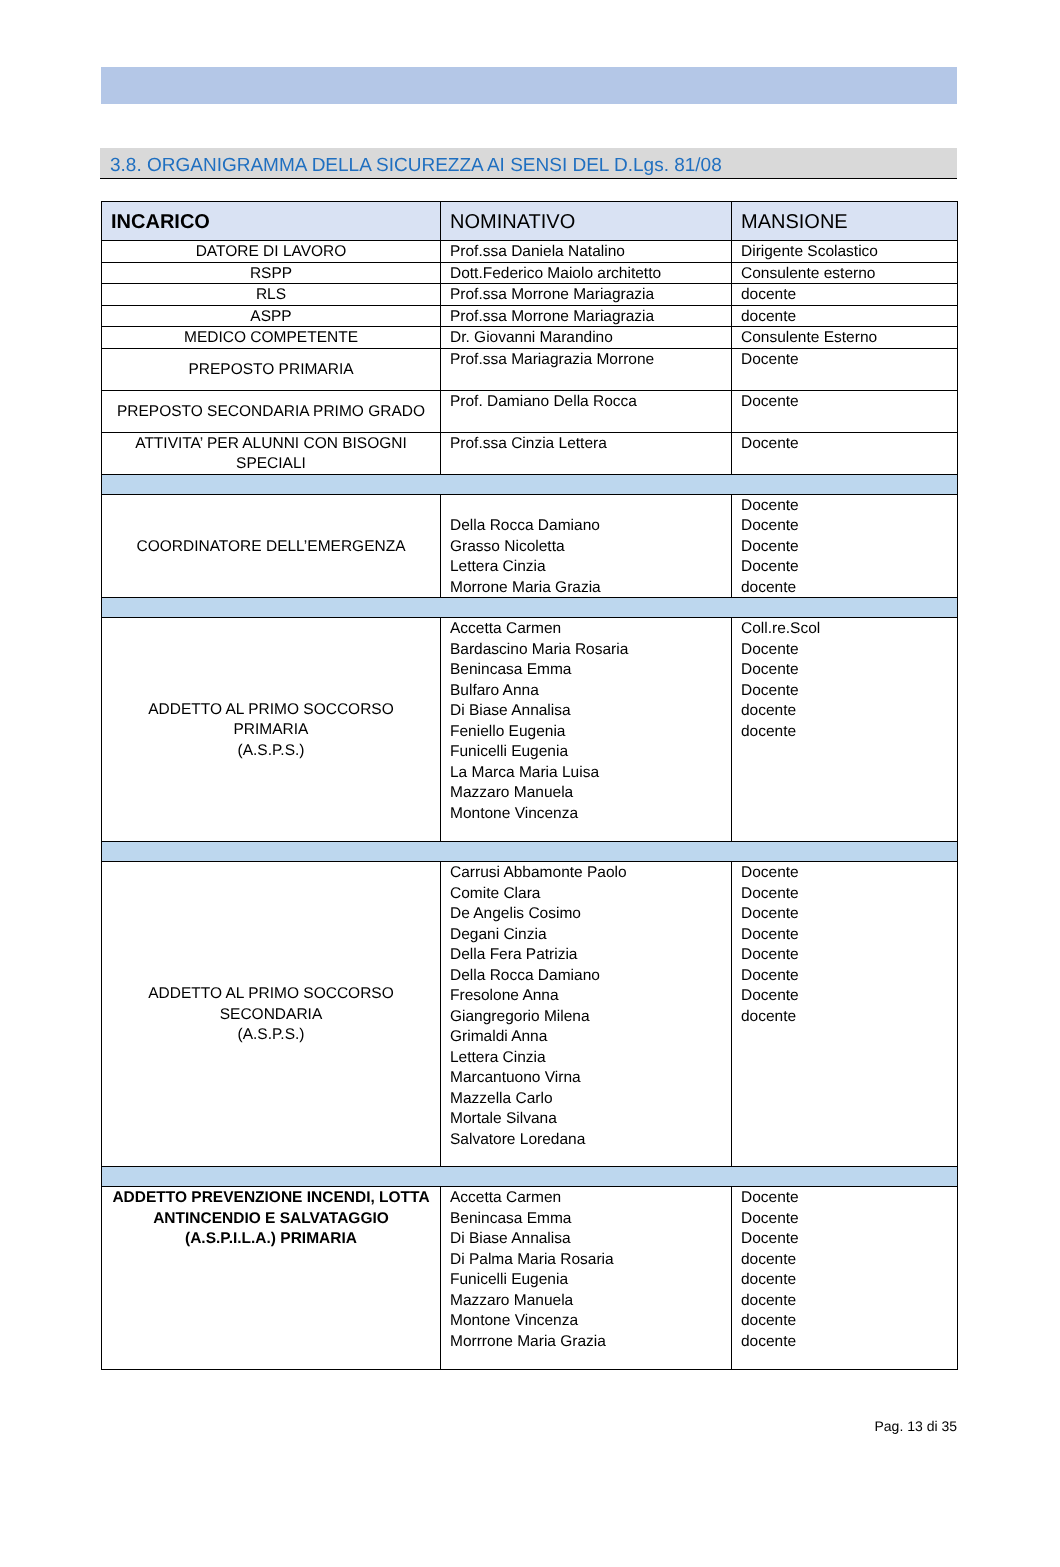3.8. ORGANIGRAMMA DELLA SICUREZZA AI SENSI DEL D.Lgs. 81/08
| INCARICO | NOMINATIVO | MANSIONE |
| --- | --- | --- |
| DATORE DI LAVORO | Prof.ssa Daniela Natalino | Dirigente Scolastico |
| RSPP | Dott.Federico Maiolo architetto | Consulente esterno |
| RLS | Prof.ssa Morrone Mariagrazia | docente |
| ASPP | Prof.ssa Morrone Mariagrazia | docente |
| MEDICO COMPETENTE | Dr. Giovanni Marandino | Consulente Esterno |
| PREPOSTO PRIMARIA | Prof.ssa Mariagrazia Morrone | Docente |
| PREPOSTO SECONDARIA PRIMO GRADO | Prof. Damiano Della Rocca | Docente |
| ATTIVITA’ PER ALUNNI CON BISOGNI SPECIALI | Prof.ssa Cinzia Lettera | Docente |
| COORDINATORE DELL’EMERGENZA | Della Rocca Damiano Grasso Nicoletta Lettera Cinzia Morrone Maria Grazia | Docente Docente Docente Docente docente |
| ADDETTO AL PRIMO SOCCORSO PRIMARIA (A.S.P.S.) | Accetta Carmen Bardascino Maria Rosaria Benincasa Emma Bulfaro Anna Di Biase Annalisa Feniello Eugenia Funicelli Eugenia La Marca Maria Luisa Mazzaro Manuela Montone Vincenza | Coll.re.Scol Docente Docente Docente docente docente |
| ADDETTO AL PRIMO SOCCORSO SECONDARIA (A.S.P.S.) | Carrusi Abbamonte Paolo Comite Clara De Angelis Cosimo Degani Cinzia Della Fera Patrizia Della Rocca Damiano Fresolone Anna Giangregorio Milena Grimaldi Anna Lettera Cinzia Marcantuono Virna Mazzella Carlo Mortale Silvana Salvatore Loredana | Docente Docente Docente Docente Docente Docente Docente docente |
| ADDETTO PREVENZIONE INCENDI, LOTTA ANTINCENDIO E SALVATAGGIO (A.S.P.I.L.A.) PRIMARIA | Accetta Carmen Benincasa Emma Di Biase Annalisa Di Palma Maria Rosaria Funicelli Eugenia Mazzaro Manuela Montone Vincenza Morrrone Maria Grazia | Docente Docente Docente docente docente docente docente docente |
Pag. 13 di 35